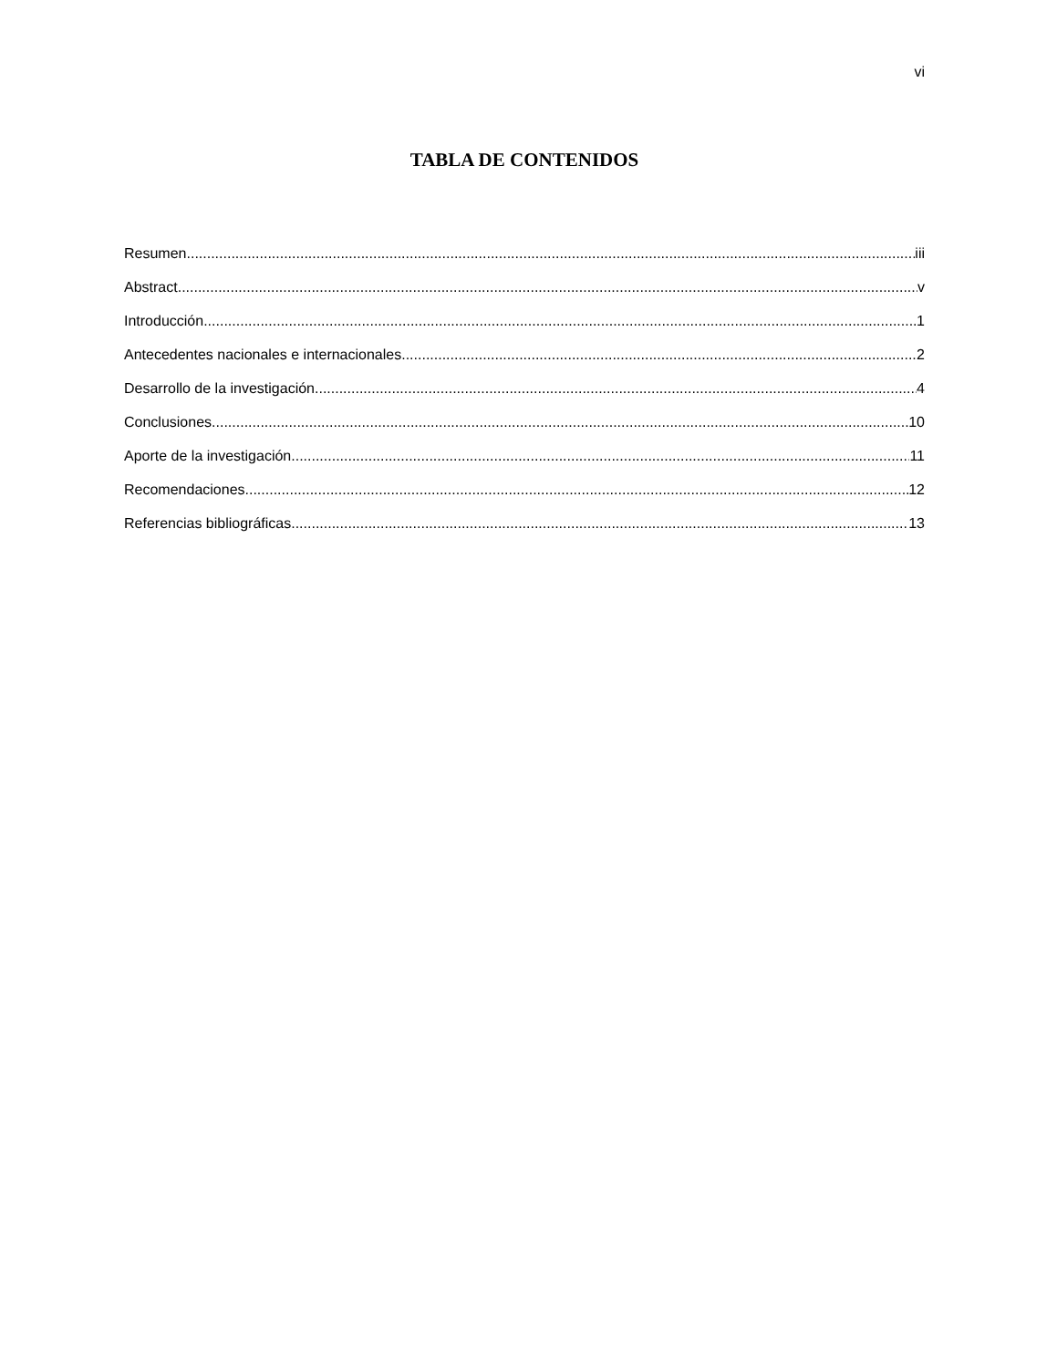vi
TABLA DE CONTENIDOS
Resumen iii
Abstract v
Introducción 1
Antecedentes nacionales e internacionales 2
Desarrollo de la investigación 4
Conclusiones 10
Aporte de la investigación 11
Recomendaciones 12
Referencias bibliográficas 13